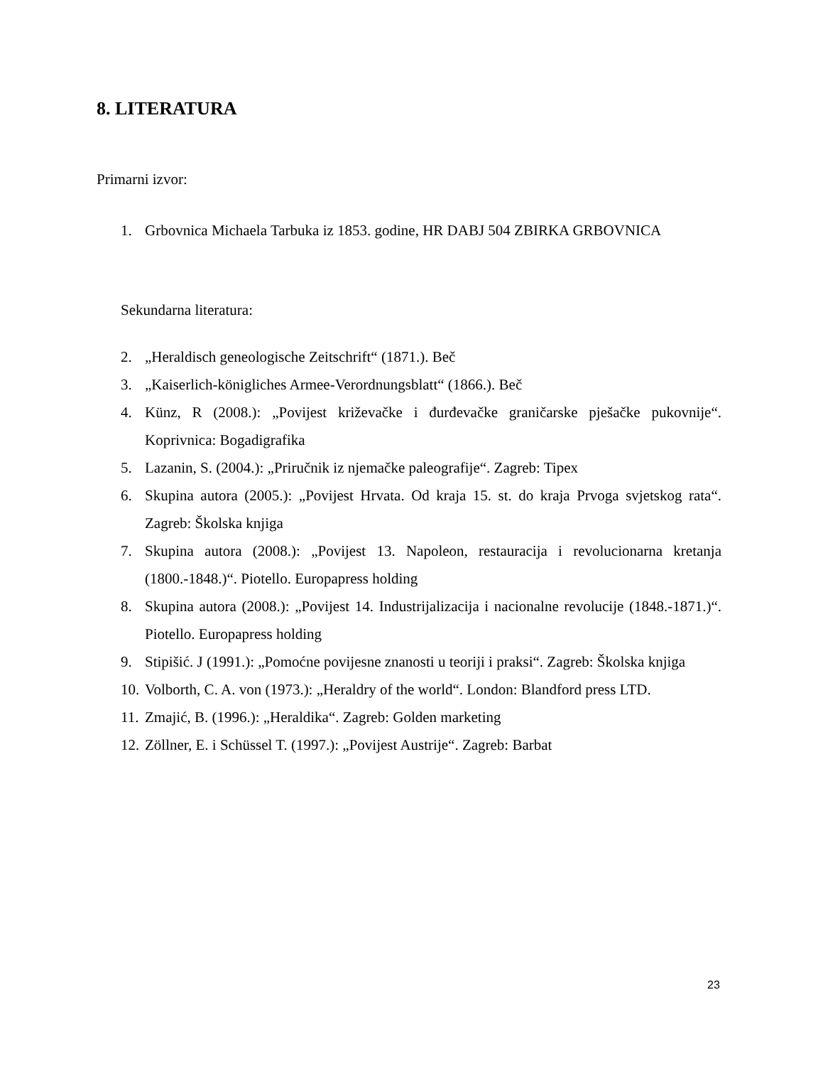8. LITERATURA
Primarni izvor:
1. Grbovnica Michaela Tarbuka iz 1853. godine, HR DABJ 504 ZBIRKA GRBOVNICA
Sekundarna literatura:
2. „Heraldisch geneologische Zeitschrift“ (1871.). Beč
3. „Kaiserlich-königliches Armee-Verordnungsblatt“ (1866.). Beč
4. Künz, R (2008.): „Povijest križevačke i đurđevačke graničarske pješačke pukovnije“. Koprivnica: Bogadigrafika
5. Lazanin, S. (2004.): „Priručnik iz njemačke paleografije“. Zagreb: Tipex
6. Skupina autora (2005.): „Povijest Hrvata. Od kraja 15. st. do kraja Prvoga svjetskog rata“. Zagreb: Školska knjiga
7. Skupina autora (2008.): „Povijest 13. Napoleon, restauracija i revolucionarna kretanja (1800.-1848.)“. Piotello. Europapress holding
8. Skupina autora (2008.): „Povijest 14. Industrijalizacija i nacionalne revolucije (1848.-1871.)“. Piotello. Europapress holding
9. Stipišić. J (1991.): „Pomoćne povijesne znanosti u teoriji i praksi“. Zagreb: Školska knjiga
10. Volborth, C. A. von (1973.): „Heraldry of the world“. London: Blandford press LTD.
11. Zmajić, B. (1996.): „Heraldika“. Zagreb: Golden marketing
12. Zöllner, E. i Schüssel T. (1997.): „Povijest Austrije“. Zagreb: Barbat
23